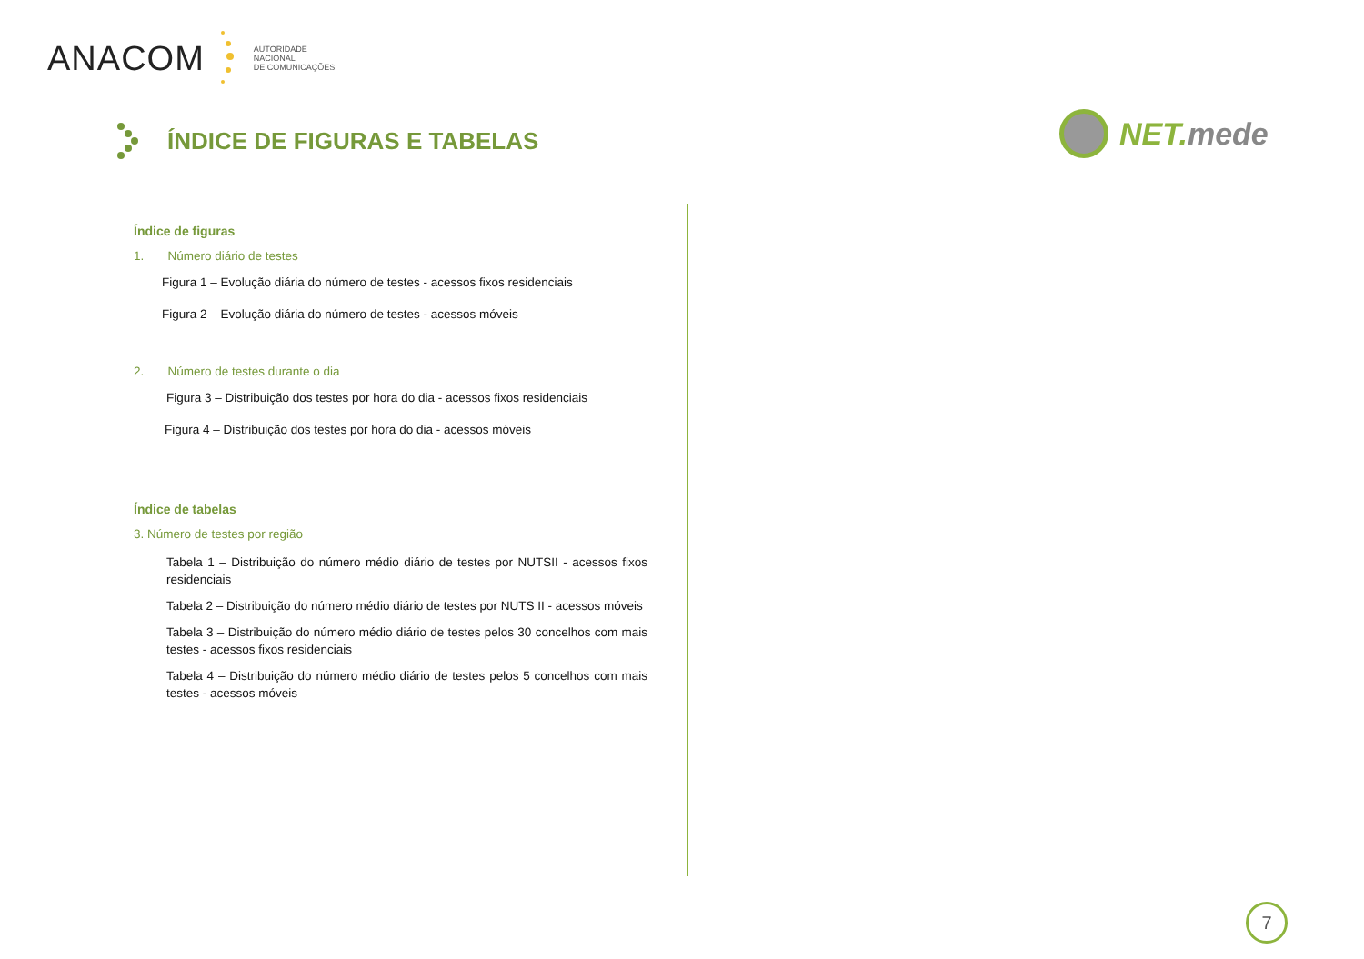ANACOM
AUTORIDADE
NACIONAL
DE COMUNICAÇÕES
ÍNDICE DE FIGURAS E TABELAS
NET.mede
Índice de figuras
1. Número diário de testes
Figura 1 – Evolução diária do número de testes - acessos fixos residenciais
Figura 2 – Evolução diária do número de testes - acessos móveis
2. Número de testes durante o dia
Figura 3 – Distribuição dos testes por hora do dia - acessos fixos residenciais
Figura 4 – Distribuição dos testes por hora do dia - acessos móveis
Índice de tabelas
3. Número de testes por região
Tabela 1 – Distribuição do número médio diário de testes por NUTSII - acessos fixos residenciais
Tabela 2 – Distribuição do número médio diário de testes por NUTS II - acessos móveis
Tabela 3 – Distribuição do número médio diário de testes pelos 30 concelhos com mais testes - acessos fixos residenciais
Tabela 4 – Distribuição do número médio diário de testes pelos 5 concelhos com mais testes - acessos móveis
7